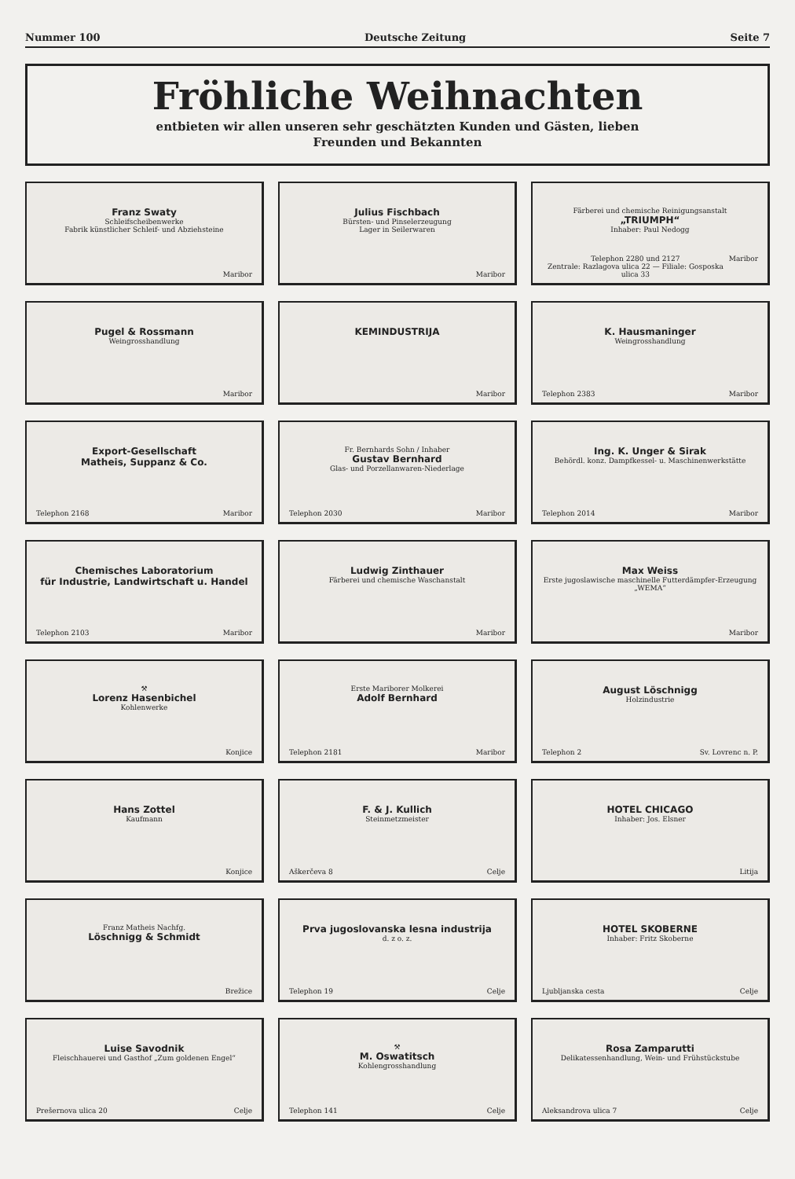Nummer 100 Deutsche Zeitung Seite 7
Fröhliche Weihnachten
entbieten wir allen unseren sehr geschätzten Kunden und Gästen, lieben
Freunden und Bekannten
Franz Swaty
Schleifscheibenwerke
Fabrik künstlicher Schleif- und Abziehsteine
Maribor
Julius Fischbach
Bürsten- und Pinselerzeugung
Lager in Seilerwaren
Maribor
Färberei und chemische Reinigungsanstalt
„TRIUMPH“Inhaber: Paul Nedogg
Telephon 2280 und 2127
Zentrale: Razlagova ulica 22 — Filiale: Gosposka ulica 33 Maribor
Pugel & Rossmann
Weingrosshandlung
Maribor
KEMINDUSTRIJA
Maribor
K. Hausmaninger
Weingrosshandlung
Telephon 2383 Maribor
Export-Gesellschaft
Matheis, Suppanz & Co.
Telephon 2168 Maribor
Fr. Bernhards Sohn / Inhaber
Gustav Bernhard
Glas- und Porzellanwaren-Niederlage
Telephon 2030 Maribor
Ing. K. Unger & Sirak
Behördl. konz. Dampfkessel- u. Maschinenwerkstätte
Telephon 2014 Maribor
Chemisches Laboratorium
für Industrie, Landwirtschaft u. Handel
Telephon 2103 Maribor
Ludwig Zinthauer
Färberei und chemische Waschanstalt
Maribor
Max Weiss
Erste jugoslawische maschinelle Futterdämpfer-Erzeugung „WEMA“
Maribor
⚒
Lorenz Hasenbichel
Kohlenwerke
Konjice
Erste Mariborer Molkerei
Adolf Bernhard
Telephon 2181 Maribor
August Löschnigg
Holzindustrie
Telephon 2 Sv. Lovrenc n. P.
Hans Zottel
Kaufmann
Konjice
F. & J. Kullich
Steinmetzmeister
Aškerčeva 8 Celje
HOTEL CHICAGO
Inhaber: Jos. Elsner
Litija
Franz Matheis Nachfg.
Löschnigg & Schmidt
Brežice
Prva jugoslovanska lesna industrija
d. z o. z.
Telephon 19 Celje
HOTEL SKOBERNE
Inhaber: Fritz Skoberne
Ljubljanska cesta Celje
Luise Savodnik
Fleischhauerei und Gasthof „Zum goldenen Engel“
Prešernova ulica 20 Celje
⚒
M. Oswatitsch
Kohlengrosshandlung
Telephon 141 Celje
Rosa Zamparutti
Delikatessenhandlung, Wein- und Frühstückstube
Aleksandrova ulica 7 Celje